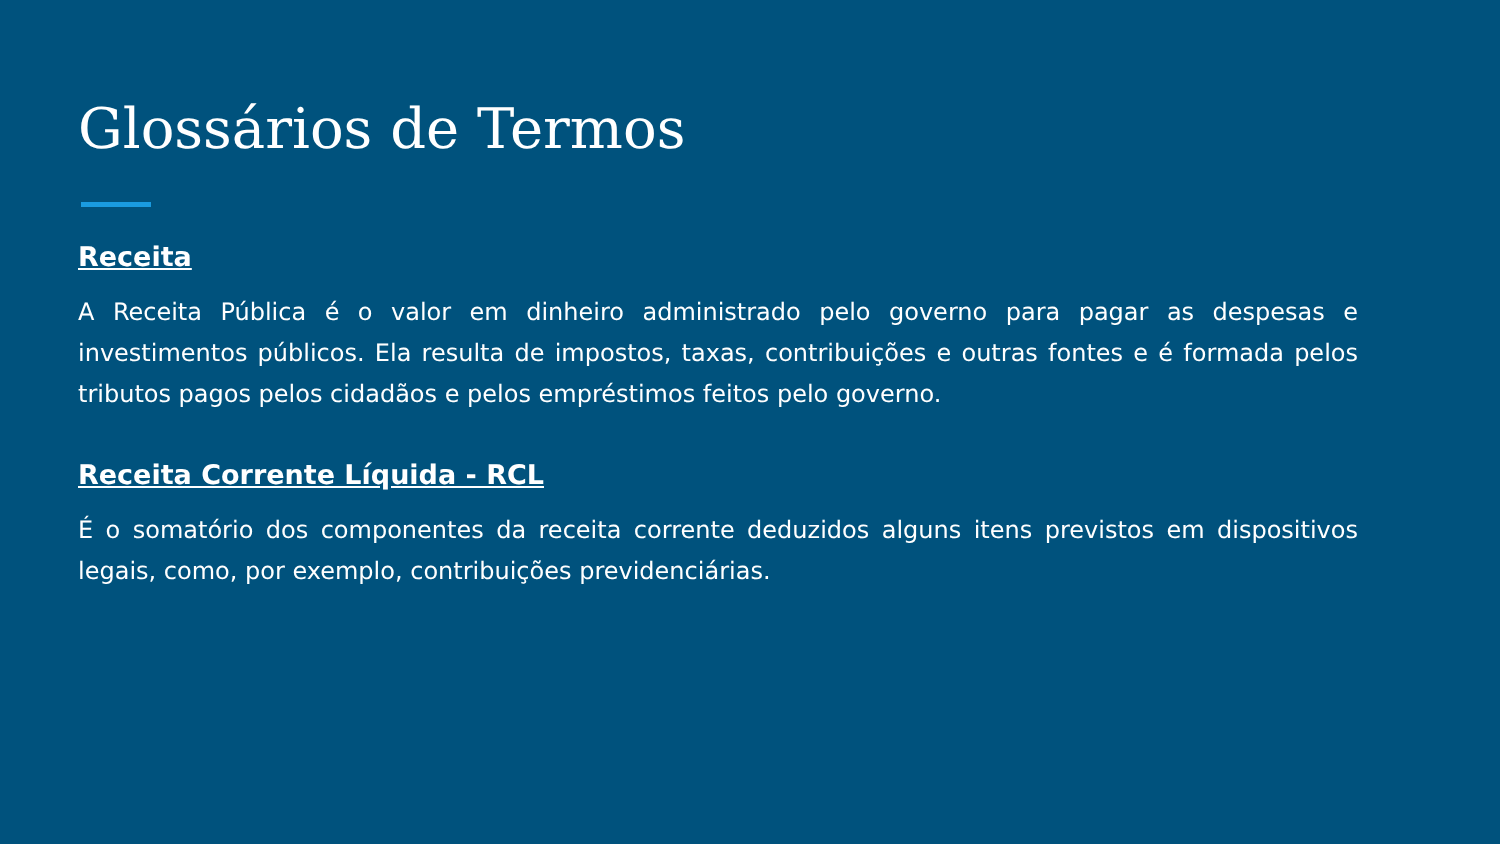Glossários de Termos
Receita
A Receita Pública é o valor em dinheiro administrado pelo governo para pagar as despesas e investimentos públicos. Ela resulta de impostos, taxas, contribuições e outras fontes e é formada pelos tributos pagos pelos cidadãos e pelos empréstimos feitos pelo governo.
Receita Corrente Líquida - RCL
É o somatório dos componentes da receita corrente deduzidos alguns itens previstos em dispositivos legais, como, por exemplo, contribuições previdenciárias.